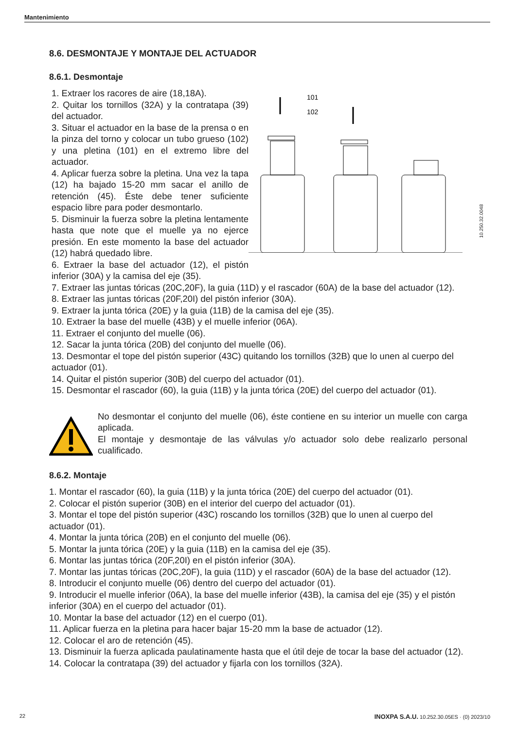Mantenimiento
8.6. DESMONTAJE Y MONTAJE DEL ACTUADOR
8.6.1. Desmontaje
1. Extraer los racores de aire (18,18A).
2. Quitar los tornillos (32A) y la contratapa (39) del actuador.
3. Situar el actuador en la base de la prensa o en la pinza del torno y colocar un tubo grueso (102) y una pletina (101) en el extremo libre del actuador.
4. Aplicar fuerza sobre la pletina. Una vez la tapa (12) ha bajado 15-20 mm sacar el anillo de retención (45). Éste debe tener suficiente espacio libre para poder desmontarlo.
5. Disminuir la fuerza sobre la pletina lentamente hasta que note que el muelle ya no ejerce presión. En este momento la base del actuador (12) habrá quedado libre.
6. Extraer la base del actuador (12), el pistón inferior (30A) y la camisa del eje (35).
101
102
10.250.32.0048
7. Extraer las juntas tóricas (20C,20F), la guia (11D) y el rascador (60A) de la base del actuador (12).
8. Extraer las juntas tóricas (20F,20I) del pistón inferior (30A).
9. Extraer la junta tórica (20E) y la guia (11B) de la camisa del eje (35).
10. Extraer la base del muelle (43B) y el muelle inferior (06A).
11. Extraer el conjunto del muelle (06).
12. Sacar la junta tórica (20B) del conjunto del muelle (06).
13. Desmontar el tope del pistón superior (43C) quitando los tornillos (32B) que lo unen al cuerpo del actuador (01).
14. Quitar el pistón superior (30B) del cuerpo del actuador (01).
15. Desmontar el rascador (60), la guia (11B) y la junta tórica (20E) del cuerpo del actuador (01).
No desmontar el conjunto del muelle (06), éste contiene en su interior un muelle con carga aplicada.
El montaje y desmontaje de las válvulas y/o actuador solo debe realizarlo personal cualificado.
8.6.2. Montaje
1. Montar el rascador (60), la guia (11B) y la junta tórica (20E) del cuerpo del actuador (01).
2. Colocar el pistón superior (30B) en el interior del cuerpo del actuador (01).
3. Montar el tope del pistón superior (43C) roscando los tornillos (32B) que lo unen al cuerpo del actuador (01).
4. Montar la junta tórica (20B) en el conjunto del muelle (06).
5. Montar la junta tórica (20E) y la guia (11B) en la camisa del eje (35).
6. Montar las juntas tórica (20F,20I) en el pistón inferior (30A).
7. Montar las juntas tóricas (20C,20F), la guia (11D) y el rascador (60A) de la base del actuador (12).
8. Introducir el conjunto muelle (06) dentro del cuerpo del actuador (01).
9. Introducir el muelle inferior (06A), la base del muelle inferior (43B), la camisa del eje (35) y el pistón inferior (30A) en el cuerpo del actuador (01).
10. Montar la base del actuador (12) en el cuerpo (01).
11. Aplicar fuerza en la pletina para hacer bajar 15-20 mm la base de actuador (12).
12. Colocar el aro de retención (45).
13. Disminuir la fuerza aplicada paulatinamente hasta que el útil deje de tocar la base del actuador (12).
14. Colocar la contratapa (39) del actuador y fijarla con los tornillos (32A).
22 INOXPA S.A.U. 10.252.30.05ES · (0) 2023/10